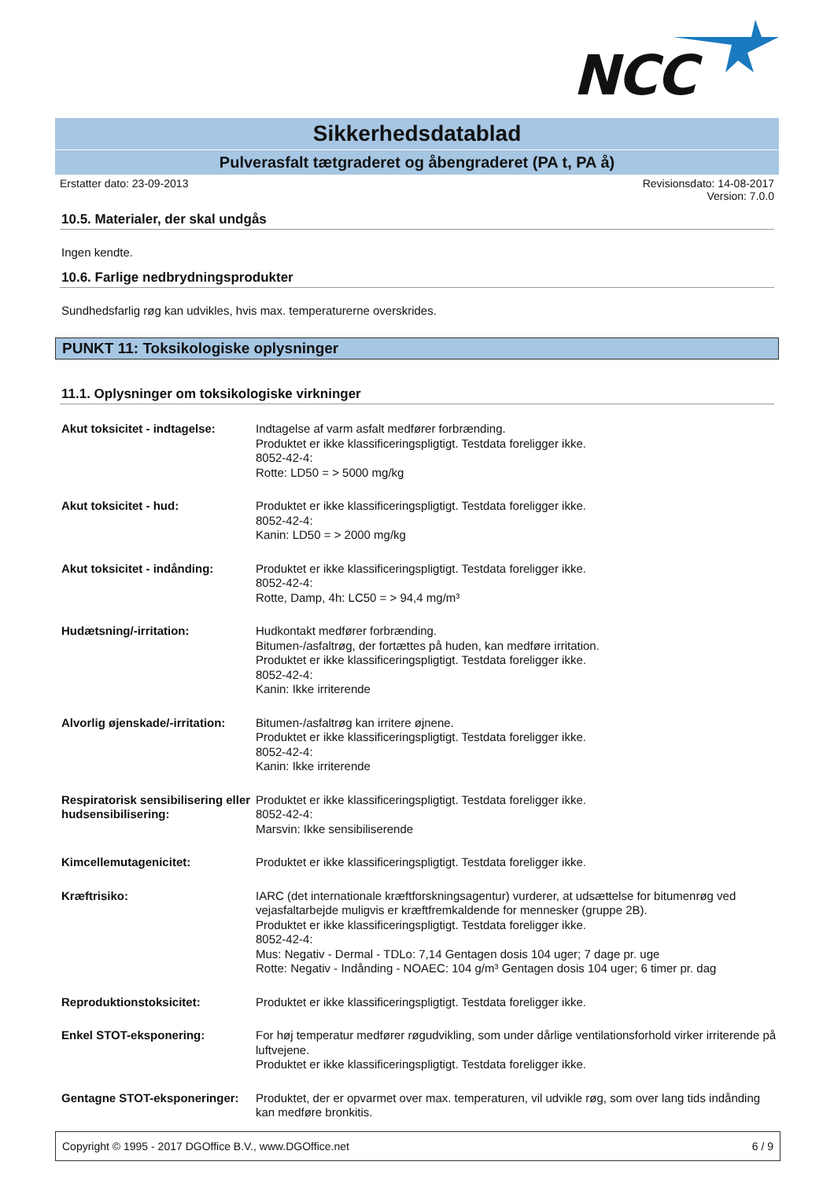NCC
Sikkerhedsdatablad
Pulverasfalt tætgraderet og åbengraderet (PA t, PA å)
Erstatter dato: 23-09-2013 Revisionsdato: 14-08-2017
Version: 7.0.0
10.5. Materialer, der skal undgås
Ingen kendte.
10.6. Farlige nedbrydningsprodukter
Sundhedsfarlig røg kan udvikles, hvis max. temperaturerne overskrides.
PUNKT 11: Toksikologiske oplysninger
11.1. Oplysninger om toksikologiske virkninger
| Akut toksicitet - indtagelse: | Indtagelse af varm asfalt medfører forbrænding. Produktet er ikke klassificeringspligtigt. Testdata foreligger ikke. 8052-42-4: Rotte: LD50 = > 5000 mg/kg |
| Akut toksicitet - hud: | Produktet er ikke klassificeringspligtigt. Testdata foreligger ikke. 8052-42-4: Kanin: LD50 = > 2000 mg/kg |
| Akut toksicitet - indånding: | Produktet er ikke klassificeringspligtigt. Testdata foreligger ikke. 8052-42-4: Rotte, Damp, 4h: LC50 = > 94,4 mg/m³ |
| Hudætsning/-irritation: | Hudkontakt medfører forbrænding. Bitumen-/asfaltrøg, der fortættes på huden, kan medføre irritation. Produktet er ikke klassificeringspligtigt. Testdata foreligger ikke. 8052-42-4: Kanin: Ikke irriterende |
| Alvorlig øjenskade/-irritation: | Bitumen-/asfaltrøg kan irritere øjnene. Produktet er ikke klassificeringspligtigt. Testdata foreligger ikke. 8052-42-4: Kanin: Ikke irriterende |
| Respiratorisk sensibilisering eller hudsensibilisering: | Produktet er ikke klassificeringspligtigt. Testdata foreligger ikke. 8052-42-4: Marsvin: Ikke sensibiliserende |
| Kimcellemutagenicitet: | Produktet er ikke klassificeringspligtigt. Testdata foreligger ikke. |
| Kræftrisiko: | IARC (det internationale kræftforskningsagentur) vurderer, at udsættelse for bitumenrøg ved vejasfaltarbejde muligvis er kræftfremkaldende for mennesker (gruppe 2B). Produktet er ikke klassificeringspligtigt. Testdata foreligger ikke. 8052-42-4: Mus: Negativ - Dermal - TDLo: 7,14 Gentagen dosis 104 uger; 7 dage pr. uge Rotte: Negativ - Indånding - NOAEC: 104 g/m³ Gentagen dosis 104 uger; 6 timer pr. dag |
| Reproduktionstoksicitet: | Produktet er ikke klassificeringspligtigt. Testdata foreligger ikke. |
| Enkel STOT-eksponering: | For høj temperatur medfører røgudvikling, som under dårlige ventilationsforhold virker irriterende på luftvejene. Produktet er ikke klassificeringspligtigt. Testdata foreligger ikke. |
| Gentagne STOT-eksponeringer: | Produktet, der er opvarmet over max. temperaturen, vil udvikle røg, som over lang tids indånding kan medføre bronkitis. |
Copyright © 1995 - 2017 DGOffice B.V., www.DGOffice.net 6 / 9